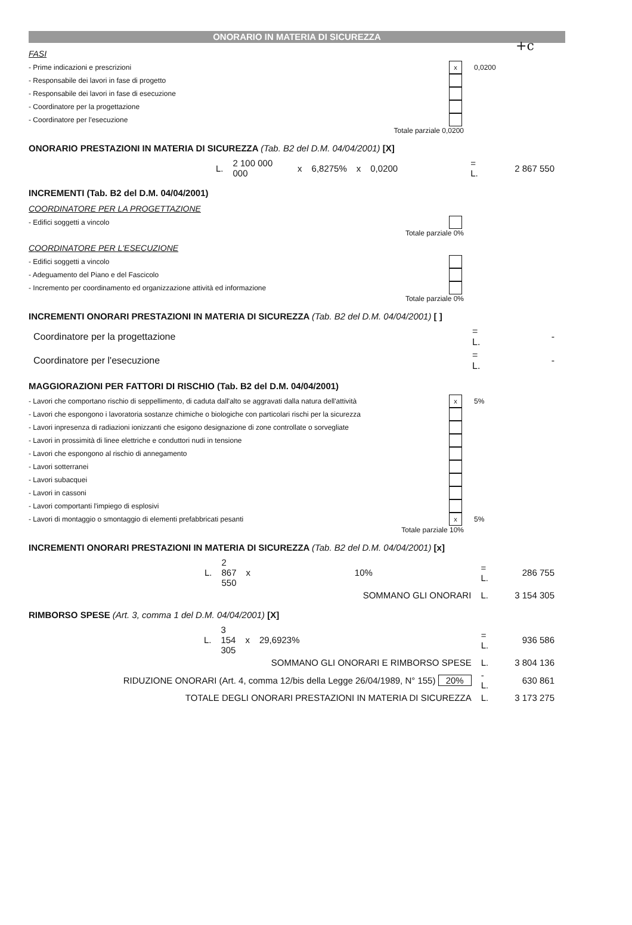+c
ONORARIO IN MATERIA DI SICUREZZA
FASI
- Prime indicazioni e prescrizioni x 0,0200
- Responsabile dei lavori in fase di progetto
- Responsabile dei lavori in fase di esecuzione
- Coordinatore per la progettazione
- Coordinatore per l'esecuzione
Totale parziale 0,0200
ONORARIO PRESTAZIONI IN MATERIA DI SICUREZZA (Tab. B2 del D.M. 04/04/2001) [X]
| | L. | 2 100 000 000 | x | 6,8275% | x | 0,0200 | | = L. | 2 867 550 |
INCREMENTI (Tab. B2 del D.M. 04/04/2001)
COORDINATORE PER LA PROGETTAZIONE
- Edifici soggetti a vincolo
Totale parziale 0%
COORDINATORE PER L'ESECUZIONE
- Edifici soggetti a vincolo
- Adeguamento del Piano e del Fascicolo
- Incremento per coordinamento ed organizzazione attività ed informazione
Totale parziale 0%
INCREMENTI ONORARI PRESTAZIONI IN MATERIA DI SICUREZZA (Tab. B2 del D.M. 04/04/2001) [ ]
| Coordinatore per la progettazione | = L. | - |
| Coordinatore per l'esecuzione | = L. | - |
MAGGIORAZIONI PER FATTORI DI RISCHIO (Tab. B2 del D.M. 04/04/2001)
- Lavori che comportano rischio di seppellimento, di caduta dall'alto se aggravati dalla natura dell'attività x 5%
- Lavori che espongono i lavoratoria sostanze chimiche o biologiche con particolari rischi per la sicurezza
- Lavori inpresenza di radiazioni ionizzanti che esigono designazione di zone controllate o sorvegliate
- Lavori in prossimità di linee elettriche e conduttori nudi in tensione
- Lavori che espongono al rischio di annegamento
- Lavori sotterranei
- Lavori subacquei
- Lavori in cassoni
- Lavori comportanti l'impiego di esplosivi
- Lavori di montaggio o smontaggio di elementi prefabbricati pesanti x 5%
Totale parziale 10%
INCREMENTI ONORARI PRESTAZIONI IN MATERIA DI SICUREZZA (Tab. B2 del D.M. 04/04/2001) [x]
| | L. | 2 867 550 | x | 10% | | = L. | 286 755 |
| SOMMANO GLI ONORARI | | | | | | L. | 3 154 305 |
RIMBORSO SPESE (Art. 3, comma 1 del D.M. 04/04/2001) [X]
| | L. | 3 154 305 | x | 29,6923% | | = L. | 936 586 |
| SOMMANO GLI ONORARI E RIMBORSO SPESE | | | | | | L. | 3 804 136 |
| RIDUZIONE ONORARI (Art. 4, comma 12/bis della Legge 26/04/1989, N° 155) 20% | | | | | | -L. | 630 861 |
| TOTALE DEGLI ONORARI PRESTAZIONI IN MATERIA DI SICUREZZA | | | | | | L. | 3 173 275 |